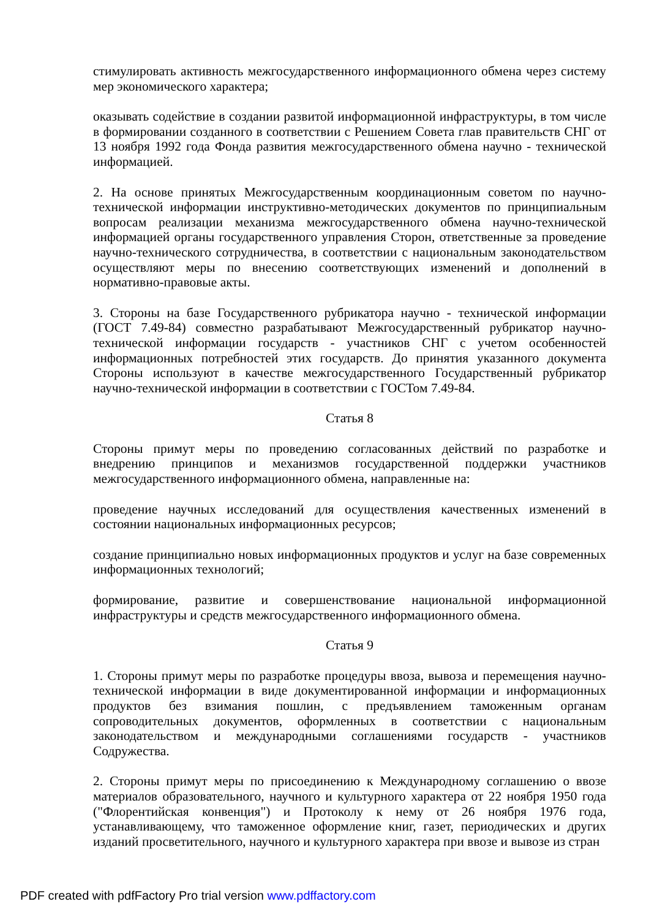стимулировать активность межгосударственного информационного обмена через систему мер экономического характера;
оказывать содействие в создании развитой информационной инфраструктуры, в том числе в формировании созданного в соответствии с Решением Совета глав правительств СНГ от 13 ноября 1992 года Фонда развития межгосударственного обмена научно - технической информацией.
2. На основе принятых Межгосударственным координационным советом по научно-технической информации инструктивно-методических документов по принципиальным вопросам реализации механизма межгосударственного обмена научно-технической информацией органы государственного управления Сторон, ответственные за проведение научно-технического сотрудничества, в соответствии с национальным законодательством осуществляют меры по внесению соответствующих изменений и дополнений в нормативно-правовые акты.
3. Стороны на базе Государственного рубрикатора научно - технической информации (ГОСТ 7.49-84) совместно разрабатывают Межгосударственный рубрикатор научно-технической информации государств - участников СНГ с учетом особенностей информационных потребностей этих государств. До принятия указанного документа Стороны используют в качестве межгосударственного Государственный рубрикатор научно-технической информации в соответствии с ГОСТом 7.49-84.
Статья 8
Стороны примут меры по проведению согласованных действий по разработке и внедрению принципов и механизмов государственной поддержки участников межгосударственного информационного обмена, направленные на:
проведение научных исследований для осуществления качественных изменений в состоянии национальных информационных ресурсов;
создание принципиально новых информационных продуктов и услуг на базе современных информационных технологий;
формирование, развитие и совершенствование национальной информационной инфраструктуры и средств межгосударственного информационного обмена.
Статья 9
1. Стороны примут меры по разработке процедуры ввоза, вывоза и перемещения научно-технической информации в виде документированной информации и информационных продуктов без взимания пошлин, с предъявлением таможенным органам сопроводительных документов, оформленных в соответствии с национальным законодательством и международными соглашениями государств - участников Содружества.
2. Стороны примут меры по присоединению к Международному соглашению о ввозе материалов образовательного, научного и культурного характера от 22 ноября 1950 года ("Флорентийская конвенция") и Протоколу к нему от 26 ноября 1976 года, устанавливающему, что таможенное оформление книг, газет, периодических и других изданий просветительного, научного и культурного характера при ввозе и вывозе из стран
PDF created with pdfFactory Pro trial version www.pdffactory.com